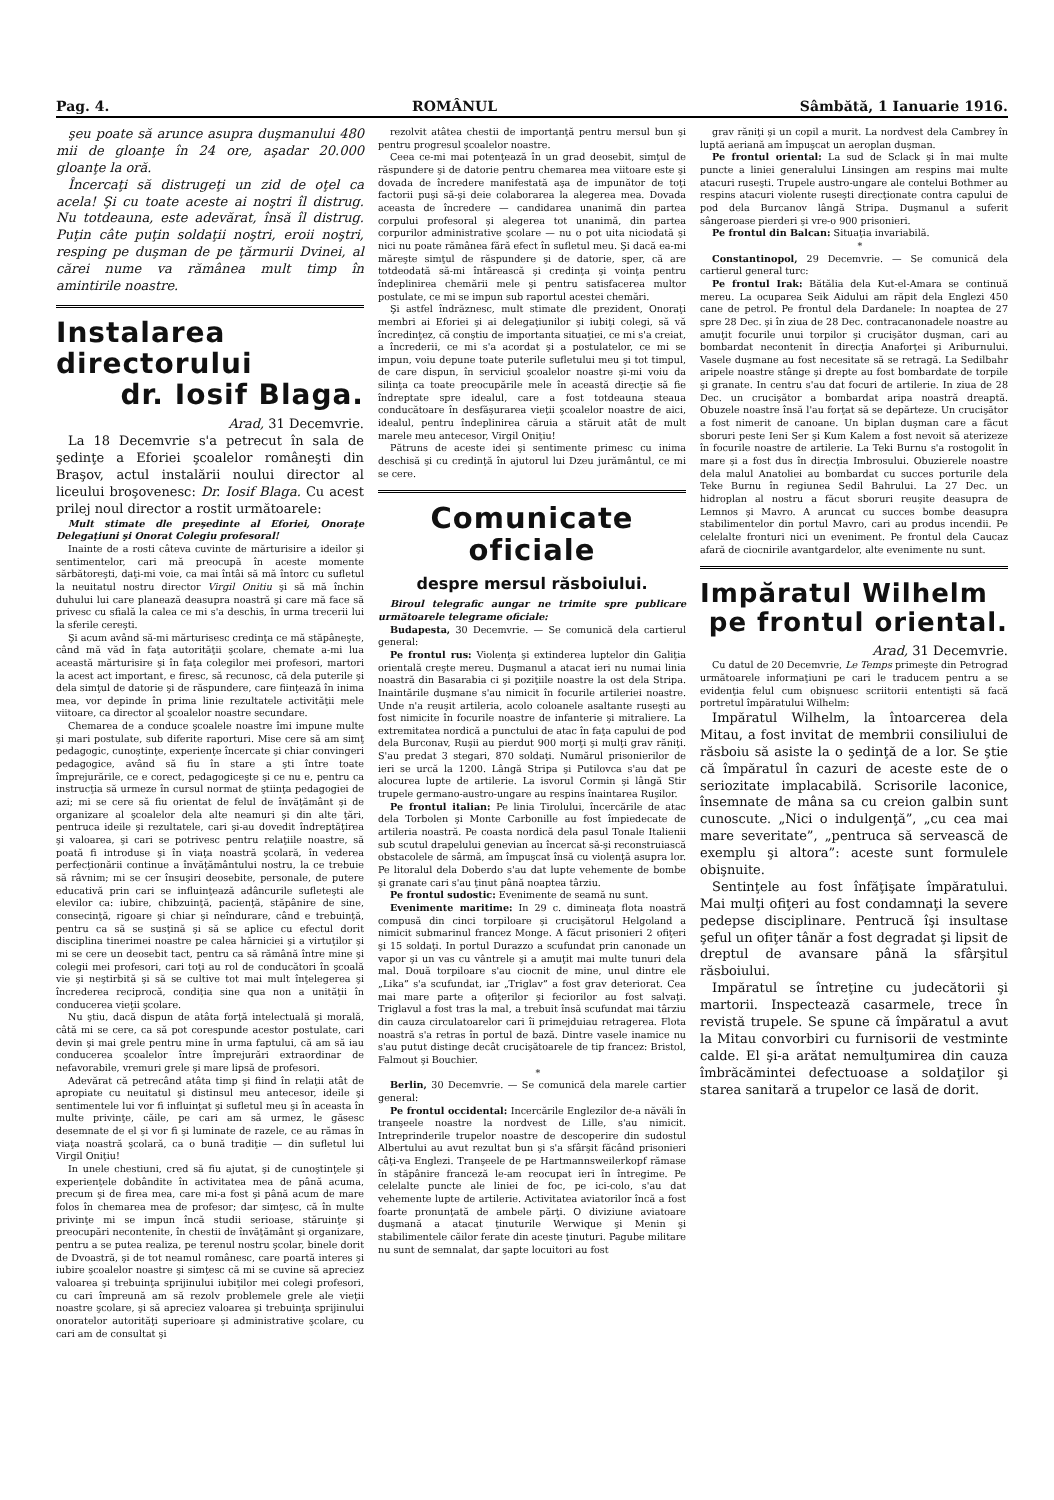Pag. 4. ROMÂNUL Sâmbătă, 1 Ianuarie 1916.
şeu poate să arunce asupra duşmanului 480 mii de gloanţe în 24 ore, aşadar 20.000 gloanţe la oră.
Încercaţi să distrugeţi un zid de oţel ca acela! Şi cu toate aceste ai noştri îl distrug. Nu totdeauna, este adevărat, însă îl distrug. Puţin câte puţin soldaţii noştri, eroii noştri, resping pe duşman de pe ţărmurii Dvinei, al cărei nume va rămânea mult timp în amintirile noastre.
Instalarea directorului
dr. Iosif Blaga.
Arad, 31 Decemvrie.
La 18 Decemvrie s'a petrecut în sala de şedinţe a Eforiei şcoalelor româneşti din Braşov, actul instalării noului director al liceului broşovenesc: Dr. Iosif Blaga. Cu acest prilej noul director a rostit următoarele:
Mult stimate dle preşedinte al Eforiei, Onoraţe Delegaţiuni şi Onorat Colegiu profesoral!
Inainte de a rosti câteva cuvinte de mărturisire a ideilor şi sentimentelor, cari mă preocupă în aceste momente sărbătoreşti, daţi-mi voie, ca mai întâi să mă întorc cu sufletul la neuitatul nostru director Virgil Onitiu şi să mă închin duhului lui care planează deasupra noastră şi care mă face să privesc cu sfială la calea ce mi s'a deschis, în urma trecerii lui la sferile cereşti.
Şi acum având să-mi mărturisesc credinţa ce mă stăpâneşte, când mă văd în faţa autorităţii şcolare, chemate a-mi lua această mărturisire şi în faţa colegilor mei profesori, martori la acest act important, e firesc, să recunosc, că dela puterile şi dela simţul de datorie şi de răspundere, care fiinţează în inima mea, vor depinde în prima linie rezultatele activităţii mele viitoare, ca director al şcoalelor noastre secundare.
Chemarea de a conduce şcoalele noastre îmi impune multe şi mari postulate, sub diferite raporturi. Mise cere să am simţ pedagogic, cunoştinţe, experienţe încercate şi chiar convingeri pedagogice, având să fiu în stare a şti între toate împrejurările, ce e corect, pedagogiceşte şi ce nu e, pentru ca instrucţia să urmeze în cursul normat de ştiinţa pedagogiei de azi; mi se cere să fiu orientat de felul de învăţământ şi de organizare al şcoalelor dela alte neamuri şi din alte ţări, pentruca ideile şi rezultatele, cari şi-au dovedit îndreptăţirea şi valoarea, şi cari se potrivesc pentru relaţiile noastre, să poată fi introduse şi în viaţa noastră şcolară, în vederea perfecţionării continue a învăţământului nostru, la ce trebuie să râvnim; mi se cer însuşiri deosebite, personale, de putere educativă prin cari se influinţează adâncurile sufleteşti ale elevilor ca: iubire, chibzuinţă, pacienţă, stăpânire de sine, consecinţă, rigoare şi chiar şi neîndurare, când e trebuinţă, pentru ca să se susţină şi să se aplice cu efectul dorit disciplina tinerimei noastre pe calea hărniciei şi a virtuţilor şi mi se cere un deosebit tact, pentru ca să rămână între mine şi colegii mei profesori, cari toţi au rol de conducători în şcoală vie şi neştirbită şi să se cultive tot mai mult înţelegerea şi încrederea reciprocă, condiţia sine qua non a unităţii în conducerea vieţii şcolare.
Nu ştiu, dacă dispun de atâta forţă intelectuală şi morală, câtă mi se cere, ca să pot corespunde acestor postulate, cari devin şi mai grele pentru mine în urma faptului, că am să iau conducerea şcoalelor între împrejurări extraordinar de nefavorabile, vremuri grele şi mare lipsă de profesori.
Adevărat că petrecând atâta timp şi fiind în relaţii atât de apropiate cu neuitatul şi distinsul meu antecesor, ideile şi sentimentele lui vor fi influinţat şi sufletul meu şi în aceasta în multe privinţe, căile, pe cari am să urmez, le găsesc desemnate de el şi vor fi şi luminate de razele, ce au rămas în viaţa noastră şcolară, ca o bună tradiţie — din sufletul lui Virgil Oniţiu!
In unele chestiuni, cred să fiu ajutat, şi de cunoştinţele şi experienţele dobândite în activitatea mea de până acuma, precum şi de firea mea, care mi-a fost şi până acum de mare folos în chemarea mea de profesor; dar simţesc, că în multe privinţe mi se impun încă studii serioase, stăruinţe şi preocupări necontenite, în chestii de învăţământ şi organizare, pentru a se putea realiza, pe terenul nostru şcolar, binele dorit de Dvoastră, şi de tot neamul românesc, care poartă interes şi iubire şcoalelor noastre şi simţesc că mi se cuvine să apreciez valoarea şi trebuinţa sprijinului iubiţilor mei colegi profesori, cu cari împreună am să rezolv problemele grele ale vieţii noastre şcolare, şi să apreciez valoarea şi trebuinţa sprijinului onoratelor autorităţi superioare şi administrative şcolare, cu cari am de consultat şi
rezolvit atâtea chestii de importanţă pentru mersul bun şi pentru progresul şcoalelor noastre.
Ceea ce-mi mai potenţează în un grad deosebit, simţul de răspundere şi de datorie pentru chemarea mea viitoare este şi dovada de încredere manifestată aşa de impunător de toţi factorii puşi să-şi deie colaborarea la alegerea mea. Dovada aceasta de încredere — candidarea unanimă din partea corpului profesoral şi alegerea tot unanimă, din partea corpurilor administrative şcolare — nu o pot uita niciodată şi nici nu poate rămânea fără efect în sufletul meu. Şi dacă ea-mi măreşte simţul de răspundere şi de datorie, sper, că are totdeodată să-mi întărească şi credinţa şi voinţa pentru îndeplinirea chemării mele şi pentru satisfacerea multor postulate, ce mi se impun sub raportul acestei chemări.
Şi astfel îndrăznesc, mult stimate dle prezident, Onoraţi membri ai Eforiei şi ai delegaţiunilor şi iubiţi colegi, să vă încredinţez, că conştiu de importanta situaţiei, ce mi s'a creiat, a încrederii, ce mi s'a acordat şi a postulatelor, ce mi se impun, voiu depune toate puterile sufletului meu şi tot timpul, de care dispun, în serviciul şcoalelor noastre şi-mi voiu da silinţa ca toate preocupările mele în această direcţie să fie îndreptate spre idealul, care a fost totdeauna steaua conducătoare în desfăşurarea vieţii şcoalelor noastre de aici, idealul, pentru îndeplinirea căruia a stăruit atât de mult marele meu antecesor, Virgil Oniţiu!
Pătruns de aceste idei şi sentimente primesc cu inima deschisă şi cu credinţă în ajutorul lui Dzeu jurământul, ce mi se cere.
Comunicate oficiale
despre mersul răsboiului.
Biroul telegrafic aungar ne trimite spre publicare următoarele telegrame oficiale:
Budapesta, 30 Decemvrie. — Se comunică dela cartierul general:
Pe frontul rus: Violenţa şi extinderea luptelor din Galiţia orientală creşte mereu. Duşmanul a atacat ieri nu numai linia noastră din Basarabia ci şi poziţiile noastre la ost dela Stripa. Inaintările duşmane s'au nimicit în focurile artileriei noastre. Unde n'a reuşit artileria, acolo coloanele asaltante ruseşti au fost nimicite în focurile noastre de infanterie şi mitraliere. La extremitatea nordică a punctului de atac în faţa capului de pod dela Burconav, Ruşii au pierdut 900 morţi şi mulţi grav răniţi. S'au predat 3 stegari, 870 soldaţi. Numărul prisonierilor de ieri se urcă la 1200. Lângă Stripa şi Putilovca s'au dat pe alocurea lupte de artilerie. La isvorul Cormin şi lângă Stir trupele germano-austro-ungare au respins înaintarea Ruşilor.
Pe frontul italian: Pe linia Tirolului, încercările de atac dela Torbolen şi Monte Carbonille au fost împiedecate de artileria noastră. Pe coasta nordică dela pasul Tonale Italienii sub scutul drapelului genevian au încercat să-şi reconstruiască obstacolele de sârmă, am împuşcat însă cu violenţă asupra lor. Pe litoralul dela Doberdo s'au dat lupte vehemente de bombe şi granate cari s'au ţinut până noaptea târziu.
Pe frontul sudostic: Evenimente de seamă nu sunt.
Evenimente maritime: In 29 c. dimineaţa flota noastră compusă din cinci torpiloare şi crucişătorul Helgoland a nimicit submarinul francez Monge. A făcut prisonieri 2 ofiţeri şi 15 soldaţi. In portul Durazzo a scufundat prin canonade un vapor şi un vas cu vântrele şi a amuţit mai multe tunuri dela mal. Două torpiloare s'au ciocnit de mine, unul dintre ele „Lika” s'a scufundat, iar „Triglav” a fost grav deteriorat. Cea mai mare parte a ofiţerilor şi feciorilor au fost salvaţi. Triglavul a fost tras la mal, a trebuit însă scufundat mai târziu din cauza circulatoarelor cari îi primejduiau retragerea. Flota noastră s'a retras în portul de bază. Dintre vasele inamice nu s'au putut distinge decât crucişătoarele de tip francez: Bristol, Falmout şi Bouchier.
*
Berlin, 30 Decemvrie. — Se comunică dela marele cartier general:
Pe frontul occidental: Incercările Englezilor de-a năvăli în tranşeele noastre la nordvest de Lille, s'au nimicit. Intreprinderile trupelor noastre de descoperire din sudostul Albertului au avut rezultat bun şi s'a sfârşit făcând prisonieri câţi-va Englezi. Tranşeele de pe Hartmannsweilerkopf rămase în stăpânire franceză le-am reocupat ieri în întregime. Pe celelalte puncte ale liniei de foc, pe ici-colo, s'au dat vehemente lupte de artilerie. Activitatea aviatorilor încă a fost foarte pronunţată de ambele părţi. O diviziune aviatoare duşmană a atacat ţinuturile Werwique şi Menin şi stabilimentele căilor ferate din aceste ţinuturi. Pagube militare nu sunt de semnalat, dar şapte locuitori au fost
grav răniţi şi un copil a murit. La nordvest dela Cambrey în luptă aeriană am împuşcat un aeroplan duşman.
Pe frontul oriental: La sud de Sclack şi în mai multe puncte a liniei generalului Linsingen am respins mai multe atacuri ruseşti. Trupele austro-ungare ale contelui Bothmer au respins atacuri violente ruseşti direcţionate contra capului de pod dela Burcanov lângă Stripa. Duşmanul a suferit sângeroase pierderi şi vre-o 900 prisonieri.
Pe frontul din Balcan: Situaţia invariabilă.
*
Constantinopol, 29 Decemvrie. — Se comunică dela cartierul general turc:
Pe frontul Irak: Bătălia dela Kut-el-Amara se continuă mereu. La ocuparea Seik Aidului am răpit dela Englezi 450 cane de petrol. Pe frontul dela Dardanele: In noaptea de 27 spre 28 Dec. şi în ziua de 28 Dec. contracanonadele noastre au amuţit focurile unui torpilor şi crucişător duşman, cari au bombardat necontenit în direcţia Anaforţei şi Ariburnului. Vasele duşmane au fost necesitate să se retragă. La Sedilbahr aripele noastre stânge şi drepte au fost bombardate de torpile şi granate. In centru s'au dat focuri de artilerie. In ziua de 28 Dec. un crucişător a bombardat aripa noastră dreaptă. Obuzele noastre însă l'au forţat să se depărteze. Un crucişător a fost nimerit de canoane. Un biplan duşman care a făcut sboruri peste Ieni Ser şi Kum Kalem a fost nevoit să aterizeze în focurile noastre de artilerie. La Teki Burnu s'a rostogolit în mare şi a fost dus în direcţia Imbrosului. Obuzierele noastre dela malul Anatoliei au bombardat cu succes porturile dela Teke Burnu în regiunea Sedil Bahrului. La 27 Dec. un hidroplan al nostru a făcut sboruri reuşite deasupra de Lemnos şi Mavro. A aruncat cu succes bombe deasupra stabilimentelor din portul Mavro, cari au produs incendii. Pe celelalte fronturi nici un eveniment. Pe frontul dela Caucaz afară de ciocnirile avantgardelor, alte evenimente nu sunt.
Impăratul Wilhelm
pe frontul oriental.
Arad, 31 Decemvrie.
Cu datul de 20 Decemvrie, Le Temps primeşte din Petrograd următoarele informaţiuni pe cari le traducem pentru a se evidenţia felul cum obişnuesc scriitorii ententişti să facă portretul împăratului Wilhelm:
Impăratul Wilhelm, la întoarcerea dela Mitau, a fost invitat de membrii consiliului de răsboiu să asiste la o şedinţă de a lor. Se ştie că împăratul în cazuri de aceste este de o seriozitate implacabilă. Scrisorile laconice, însemnate de mâna sa cu creion galbin sunt cunoscute. „Nici o indulgenţă”, „cu cea mai mare severitate”, „pentruca să servească de exemplu şi altora”: aceste sunt formulele obişnuite.
Sentinţele au fost înfăţişate împăratului. Mai mulţi ofiţeri au fost condamnaţi la severe pedepse disciplinare. Pentrucă îşi insultase şeful un ofiţer tânăr a fost degradat şi lipsit de dreptul de avansare până la sfârşitul răsboiului.
Impăratul se întreţine cu judecătorii şi martorii. Inspectează casarmele, trece în revistă trupele. Se spune că împăratul a avut la Mitau convorbiri cu furnisorii de vestminte calde. El şi-a arătat nemulţumirea din cauza îmbrăcămintei defectuoase a soldaţilor şi starea sanitară a trupelor ce lasă de dorit.